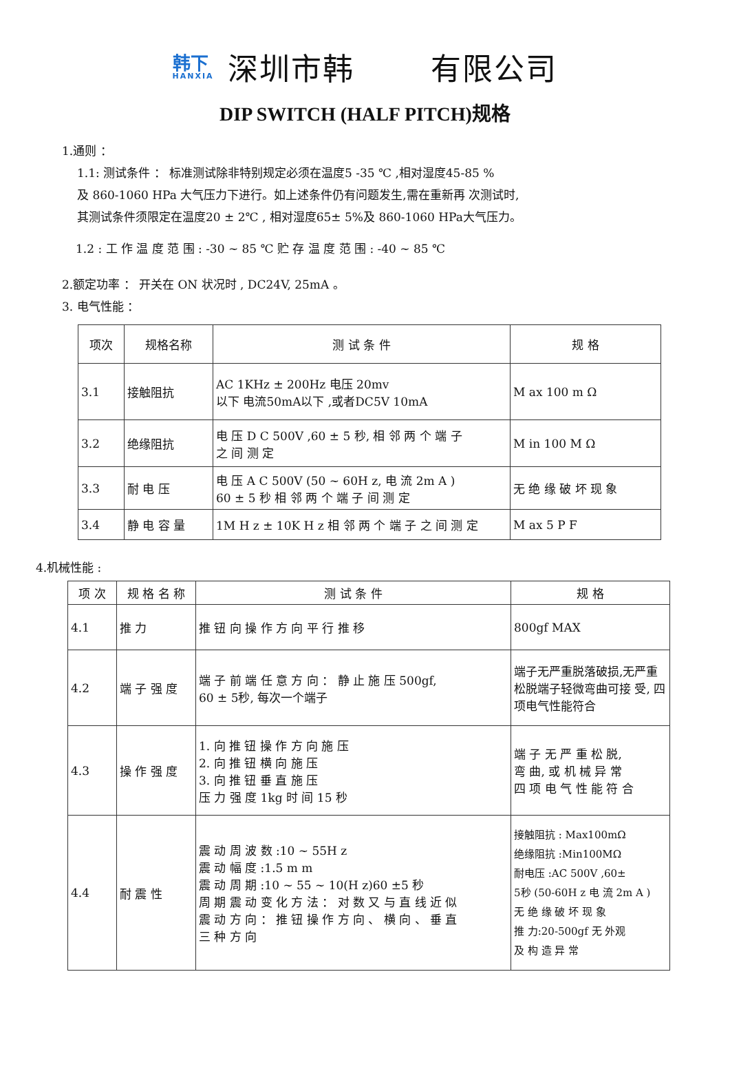韩下
HANXIA
深圳市韩 有限公司
DIP SWITCH (HALF PITCH)规格
1.通则 ：
1.1: 测试条件 ： 标准测试除非特别规定必须在温度5 -35 ℃ ,相对湿度45-85 %
及 860-1060 HPa 大气压力下进行。如上述条件仍有问题发生,需在重新再 次测试时,
其测试条件须限定在温度20 ± 2℃ , 相对湿度65± 5%及 860-1060 HPa大气压力。
1.2 : 工 作 温 度 范 围 : -30 ~ 85 ℃ 贮 存 温 度 范 围 : -40 ~ 85 ℃
2.额定功率 ： 开关在 ON 状况时 , DC24V, 25mA 。
3. 电气性能 ：
| 项次 | 规格名称 | 测 试 条 件 | 规 格 |
| --- | --- | --- | --- |
| 3.1 | 接触阻抗 | AC 1KHz ± 200Hz 电压 20mv 以下 电流50mA以下 ,或者DC5V 10mA | M ax 100 m Ω |
| 3.2 | 绝缘阻抗 | 电 压 D C 500V ,60 ± 5 秒, 相 邻 两 个 端 子 之 间 测 定 | M in 100 M Ω |
| 3.3 | 耐 电 压 | 电 压 A C 500V (50 ~ 60H z, 电 流 2m A ) 60 ± 5 秒 相 邻 两 个 端 子 间 测 定 | 无 绝 缘 破 坏 现 象 |
| 3.4 | 静 电 容 量 | 1M H z ± 10K H z 相 邻 两 个 端 子 之 间 测 定 | M ax 5 P F |
4.机械性能 :
| 项 次 | 规 格 名 称 | 测 试 条 件 | 规 格 |
| --- | --- | --- | --- |
| 4.1 | 推 力 | 推 钮 向 操 作 方 向 平 行 推 移 | 800gf MAX |
| 4.2 | 端 子 强 度 | 端 子 前 端 任 意 方 向 ： 静 止 施 压 500gf, 60 ± 5秒, 每次一个端子 | 端子无严重脱落破损,无严重松脱端子轻微弯曲可接 受, 四项电气性能符合 |
| 4.3 | 操 作 强 度 | 1. 向 推 钮 操 作 方 向 施 压 2. 向 推 钮 横 向 施 压 3. 向 推 钮 垂 直 施 压 压 力 强 度 1kg 时 间 15 秒 | 端 子 无 严 重 松 脱, 弯 曲, 或 机 械 异 常 四 项 电 气 性 能 符 合 |
| 4.4 | 耐 震 性 | 震 动 周 波 数 :10 ~ 55H z 震 动 幅 度 :1.5 m m 震 动 周 期 :10 ~ 55 ~ 10(H z)60 ±5 秒 周 期 震 动 变 化 方 法 ： 对 数 又 与 直 线 近 似 震 动 方 向 ： 推 钮 操 作 方 向 、 横 向 、 垂 直 三 种 方 向 | 接触阻抗 : Max100mΩ 绝缘阻抗 :Min100MΩ 耐电压 :AC 500V ,60± 5秒 (50-60H z 电 流 2m A ) 无 绝 缘 破 坏 现 象 推 力:20-500gf 无 外观 及 构 造 异 常 |